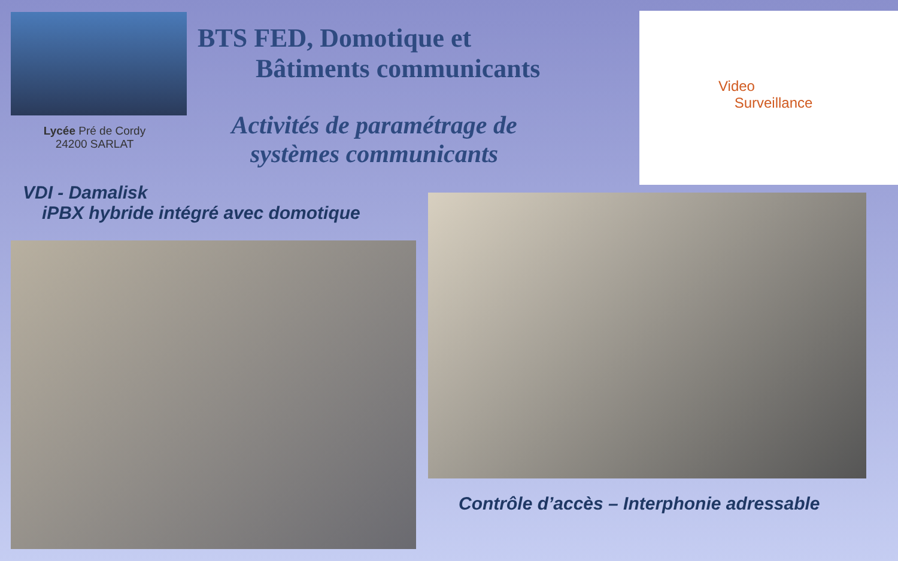BTS FED, Domotique et
Bâtiments communicants
Video
Surveillance
Lycée Pré de Cordy
24200 SARLAT
Activités de paramétrage de
systèmes communicants
VDI - Damalisk
iPBX hybride intégré avec domotique
Contrôle d’accès – Interphonie adressable